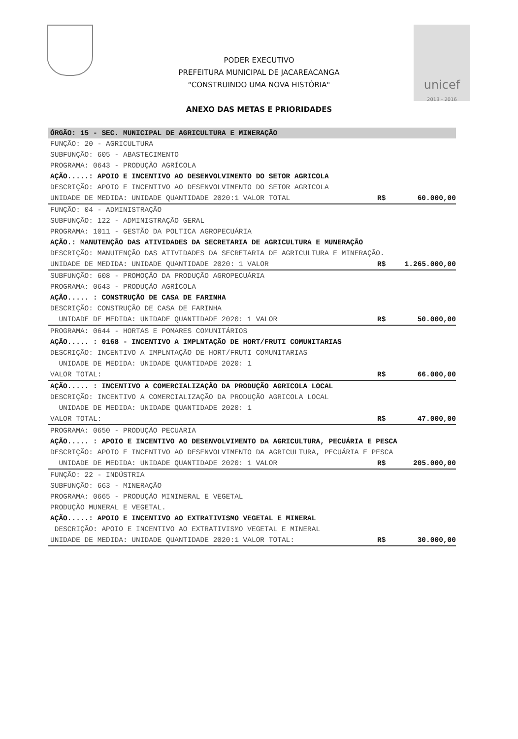unicef
2013 - 2016
PODER EXECUTIVO
PREFEITURA MUNICIPAL DE JACAREACANGA
“CONSTRUINDO UMA NOVA HISTÓRIA"
ANEXO DAS METAS E PRIORIDADES
| ÓRGÃO: 15 - SEC. MUNICIPAL DE AGRICULTURA E MINERAÇÃO | | |
| FUNÇÃO: 20 - AGRICULTURA SUBFUNÇÃO: 605 - ABASTECIMENTO PROGRAMA: 0643 - PRODUÇÃO AGRÍCOLA AÇÃO.....: APOIO E INCENTIVO AO DESENVOLVIMENTO DO SETOR AGRICOLA DESCRIÇÃO: APOIO E INCENTIVO AO DESENVOLVIMENTO DO SETOR AGRICOLA | | |
| UNIDADE DE MEDIDA: UNIDADE QUANTIDADE 2020:1 VALOR TOTAL | R$ | 60.000,00 |
| FUNÇÃO: 04 - ADMINISTRAÇÃO SUBFUNÇÃO: 122 - ADMINISTRAÇÃO GERAL PROGRAMA: 1011 - GESTÃO DA POLTICA AGROPECUÁRIA AÇÃO.: MANUTENÇÃO DAS ATIVIDADES DA SECRETARIA DE AGRICULTURA E MUNERAÇÃO DESCRIÇÃO: MANUTENÇÃO DAS ATIVIDADES DA SECRETARIA DE AGRICULTURA E MINERAÇÃO. | | |
| UNIDADE DE MEDIDA: UNIDADE QUANTIDADE 2020: 1 VALOR | R$ | 1.265.000,00 |
| SUBFUNÇÃO: 608 - PROMOÇÃO DA PRODUÇÃO AGROPECUÁRIA PROGRAMA: 0643 - PRODUÇÃO AGRÍCOLA AÇÃO..... : CONSTRUÇÃO DE CASA DE FARINHA DESCRIÇÃO: CONSTRUÇÃO DE CASA DE FARINHA | | |
| UNIDADE DE MEDIDA: UNIDADE QUANTIDADE 2020: 1 VALOR | R$ | 50.000,00 |
| PROGRAMA: 0644 - HORTAS E POMARES COMUNITÁRIOS AÇÃO..... : 0168 - INCENTIVO A IMPLNTAÇÃO DE HORT/FRUTI COMUNITARIAS DESCRIÇÃO: INCENTIVO A IMPLNTAÇÃO DE HORT/FRUTI COMUNITARIAS | | |
| UNIDADE DE MEDIDA: UNIDADE QUANTIDADE 2020: 1 VALOR TOTAL: | R$ | 66.000,00 |
| AÇÃO..... : INCENTIVO A COMERCIALIZAÇÃO DA PRODUÇÃO AGRICOLA LOCAL DESCRIÇÃO: INCENTIVO A COMERCIALIZAÇÃO DA PRODUÇÃO AGRICOLA LOCAL | | |
| UNIDADE DE MEDIDA: UNIDADE QUANTIDADE 2020: 1 VALOR TOTAL: | R$ | 47.000,00 |
| PROGRAMA: 0650 - PRODUÇÃO PECUÁRIA AÇÃO..... : APOIO E INCENTIVO AO DESENVOLVIMENTO DA AGRICULTURA, PECUÁRIA E PESCA DESCRIÇÃO: APOIO E INCENTIVO AO DESENVOLVIMENTO DA AGRICULTURA, PECUÁRIA E PESCA | | |
| UNIDADE DE MEDIDA: UNIDADE QUANTIDADE 2020: 1 VALOR | R$ | 205.000,00 |
| FUNÇÃO: 22 - INDÚSTRIA SUBFUNÇÃO: 663 - MINERAÇÃO PROGRAMA: 0665 - PRODUÇÃO MININERAL E VEGETAL PRODUÇÃO MUNERAL E VEGETAL. AÇÃO.....: APOIO E INCENTIVO AO EXTRATIVISMO VEGETAL E MINERAL DESCRIÇÃO: APOIO E INCENTIVO AO EXTRATIVISMO VEGETAL E MINERAL | | |
| UNIDADE DE MEDIDA: UNIDADE QUANTIDADE 2020:1 VALOR TOTAL: | R$ | 30.000,00 |